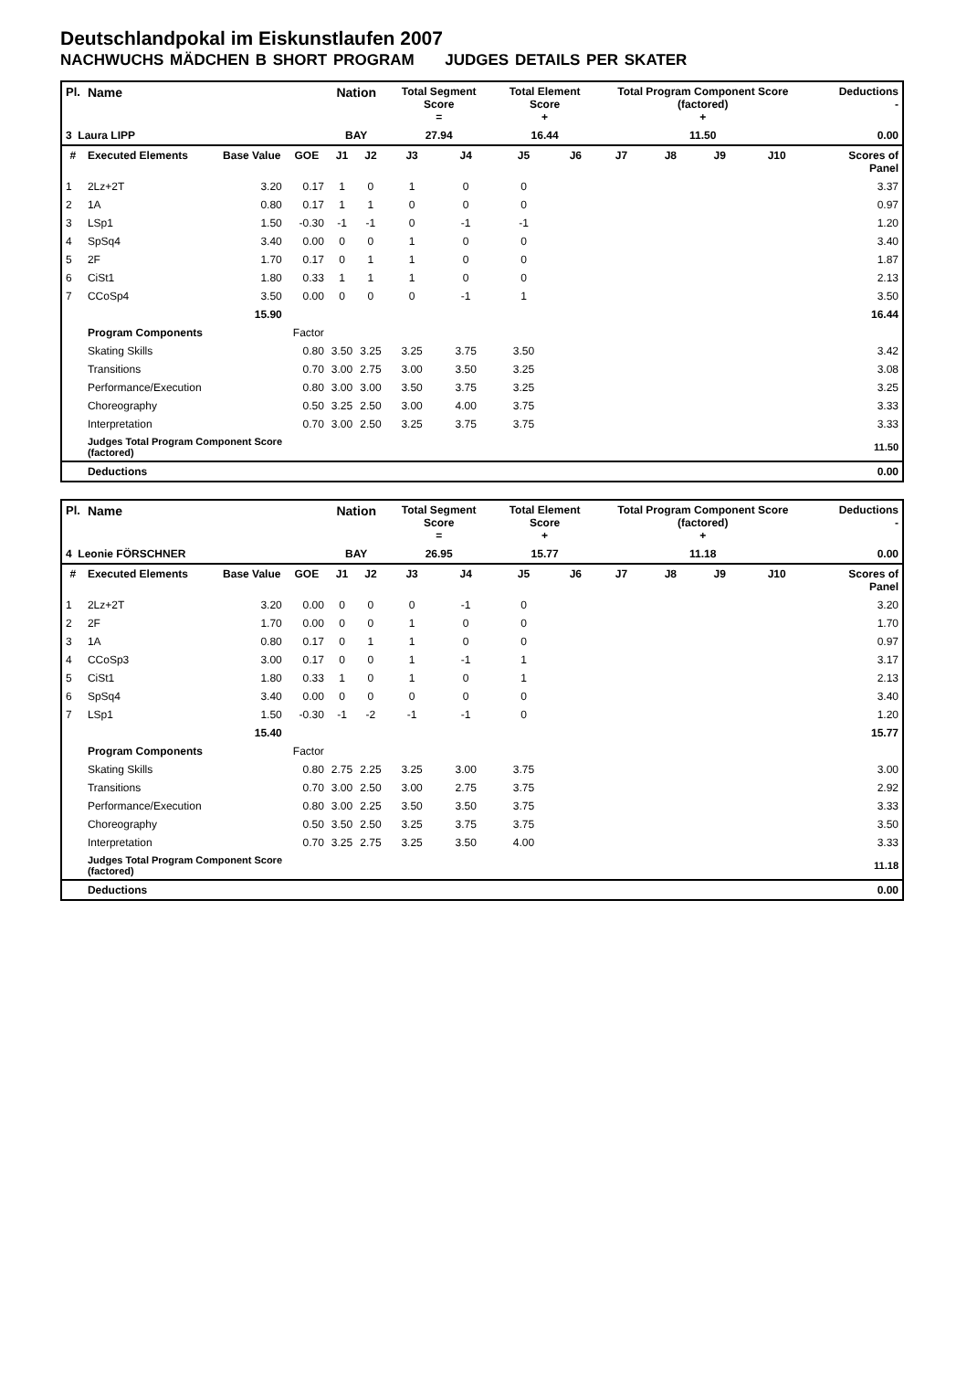Deutschlandpokal im Eiskunstlaufen 2007
NACHWUCHS MÄDCHEN B SHORT PROGRAM JUDGES DETAILS PER SKATER
| Pl. | Name | | | Nation | | Total Segment Score = | | Total Element Score + | | Total Program Component Score (factored) + | | | | Deductions - | |
| --- | --- | --- | --- | --- | --- | --- | --- | --- | --- | --- | --- | --- | --- | --- | --- |
| 3 Laura LIPP | | | | BAY | | 27.94 | | 16.44 | | 11.50 | | | | 0.00 | |
| # | Executed Elements | Base Value | GOE | J1 | J2 | J3 | J4 | J5 | J6 | J7 | J8 | J9 | J10 | | Scores of Panel |
| 1 | 2Lz+2T | 3.20 | 0.17 | 1 | 0 | 1 | 0 | 0 | | | | | | | 3.37 |
| 2 | 1A | 0.80 | 0.17 | 1 | 1 | 0 | 0 | 0 | | | | | | | 0.97 |
| 3 | LSp1 | 1.50 | -0.30 | -1 | -1 | 0 | -1 | -1 | | | | | | | 1.20 |
| 4 | SpSq4 | 3.40 | 0.00 | 0 | 0 | 1 | 0 | 0 | | | | | | | 3.40 |
| 5 | 2F | 1.70 | 0.17 | 0 | 1 | 1 | 0 | 0 | | | | | | | 1.87 |
| 6 | CiSt1 | 1.80 | 0.33 | 1 | 1 | 1 | 0 | 0 | | | | | | | 2.13 |
| 7 | CCoSp4 | 3.50 | 0.00 | 0 | 0 | 0 | -1 | 1 | | | | | | | 3.50 |
| | | 15.90 | | | | | | | | | | | | | 16.44 |
| | Program Components | | Factor | | | | | | | | | | | | |
| | Skating Skills | | 0.80 | 3.50 | 3.25 | 3.25 | 3.75 | 3.50 | | | | | | | 3.42 |
| | Transitions | | 0.70 | 3.00 | 2.75 | 3.00 | 3.50 | 3.25 | | | | | | | 3.08 |
| | Performance/Execution | | 0.80 | 3.00 | 3.00 | 3.50 | 3.75 | 3.25 | | | | | | | 3.25 |
| | Choreography | | 0.50 | 3.25 | 2.50 | 3.00 | 4.00 | 3.75 | | | | | | | 3.33 |
| | Interpretation | | 0.70 | 3.00 | 2.50 | 3.25 | 3.75 | 3.75 | | | | | | | 3.33 |
| | Judges Total Program Component Score (factored) | | | | | | | | | | | | | | 11.50 |
| | Deductions | | | | | | | | | | | | | | 0.00 |
| Pl. | Name | | | Nation | | Total Segment Score = | | Total Element Score + | | Total Program Component Score (factored) + | | | | Deductions - | |
| --- | --- | --- | --- | --- | --- | --- | --- | --- | --- | --- | --- | --- | --- | --- | --- |
| 4 Leonie FÖRSCHNER | | | | BAY | | 26.95 | | 15.77 | | 11.18 | | | | 0.00 | |
| # | Executed Elements | Base Value | GOE | J1 | J2 | J3 | J4 | J5 | J6 | J7 | J8 | J9 | J10 | | Scores of Panel |
| 1 | 2Lz+2T | 3.20 | 0.00 | 0 | 0 | 0 | -1 | 0 | | | | | | | 3.20 |
| 2 | 2F | 1.70 | 0.00 | 0 | 0 | 1 | 0 | 0 | | | | | | | 1.70 |
| 3 | 1A | 0.80 | 0.17 | 0 | 1 | 1 | 0 | 0 | | | | | | | 0.97 |
| 4 | CCoSp3 | 3.00 | 0.17 | 0 | 0 | 1 | -1 | 1 | | | | | | | 3.17 |
| 5 | CiSt1 | 1.80 | 0.33 | 1 | 0 | 1 | 0 | 1 | | | | | | | 2.13 |
| 6 | SpSq4 | 3.40 | 0.00 | 0 | 0 | 0 | 0 | 0 | | | | | | | 3.40 |
| 7 | LSp1 | 1.50 | -0.30 | -1 | -2 | -1 | -1 | 0 | | | | | | | 1.20 |
| | | 15.40 | | | | | | | | | | | | | 15.77 |
| | Program Components | | Factor | | | | | | | | | | | | |
| | Skating Skills | | 0.80 | 2.75 | 2.25 | 3.25 | 3.00 | 3.75 | | | | | | | 3.00 |
| | Transitions | | 0.70 | 3.00 | 2.50 | 3.00 | 2.75 | 3.75 | | | | | | | 2.92 |
| | Performance/Execution | | 0.80 | 3.00 | 2.25 | 3.50 | 3.50 | 3.75 | | | | | | | 3.33 |
| | Choreography | | 0.50 | 3.50 | 2.50 | 3.25 | 3.75 | 3.75 | | | | | | | 3.50 |
| | Interpretation | | 0.70 | 3.25 | 2.75 | 3.25 | 3.50 | 4.00 | | | | | | | 3.33 |
| | Judges Total Program Component Score (factored) | | | | | | | | | | | | | | 11.18 |
| | Deductions | | | | | | | | | | | | | | 0.00 |